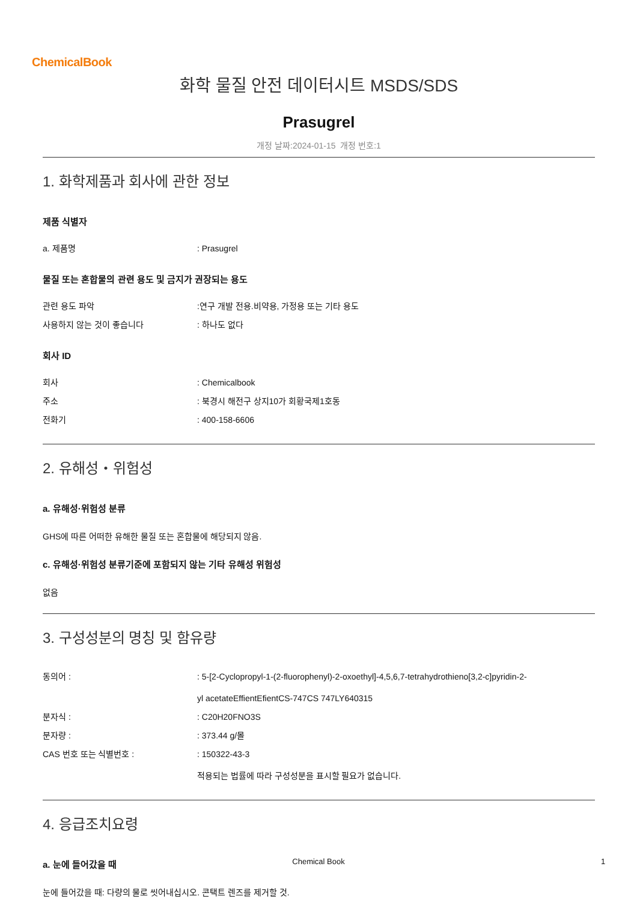ChemicalBook
화학 물질 안전 데이터시트 MSDS/SDS
Prasugrel
개정 날짜:2024-01-15 개정 번호:1
1. 화학제품과 회사에 관한 정보
제품 식별자
| a. 제품명 | : Prasugrel |
물질 또는 혼합물의 관련 용도 및 금지가 권장되는 용도
| 관련 용도 파악 | :연구 개발 전용.비약용, 가정용 또는 기타 용도 |
| 사용하지 않는 것이 좋습니다 | : 하나도 없다 |
회사 ID
| 회사 | : Chemicalbook |
| 주소 | : 북경시 해전구 상지10가 회황국제1호동 |
| 전화기 | : 400-158-6606 |
2. 유해성・위험성
a. 유해성·위험성 분류
GHS에 따른 어떠한 유해한 물질 또는 혼합물에 해당되지 않음.
c. 유해성·위험성 분류기준에 포함되지 않는 기타 유해성 위험성
없음
3. 구성성분의 명칭 및 함유량
| 동의어 : | : 5-[2-Cyclopropyl-1-(2-fluorophenyl)-2-oxoethyl]-4,5,6,7-tetrahydrothieno[3,2-c]pyridin-2- yl acetateEffientEfientCS-747CS 747LY640315 |
| 분자식 : | : C20H20FNO3S |
| 분자량 : | : 373.44 g/몰 |
| CAS 번호 또는 식별번호 : | : 150322-43-3 적용되는 법률에 따라 구성성분을 표시할 필요가 없습니다. |
4. 응급조치요령
a. 눈에 들어갔을 때
눈에 들어갔을 때: 다량의 물로 씻어내십시오. 콘택트 렌즈를 제거할 것.
Chemical Book 1